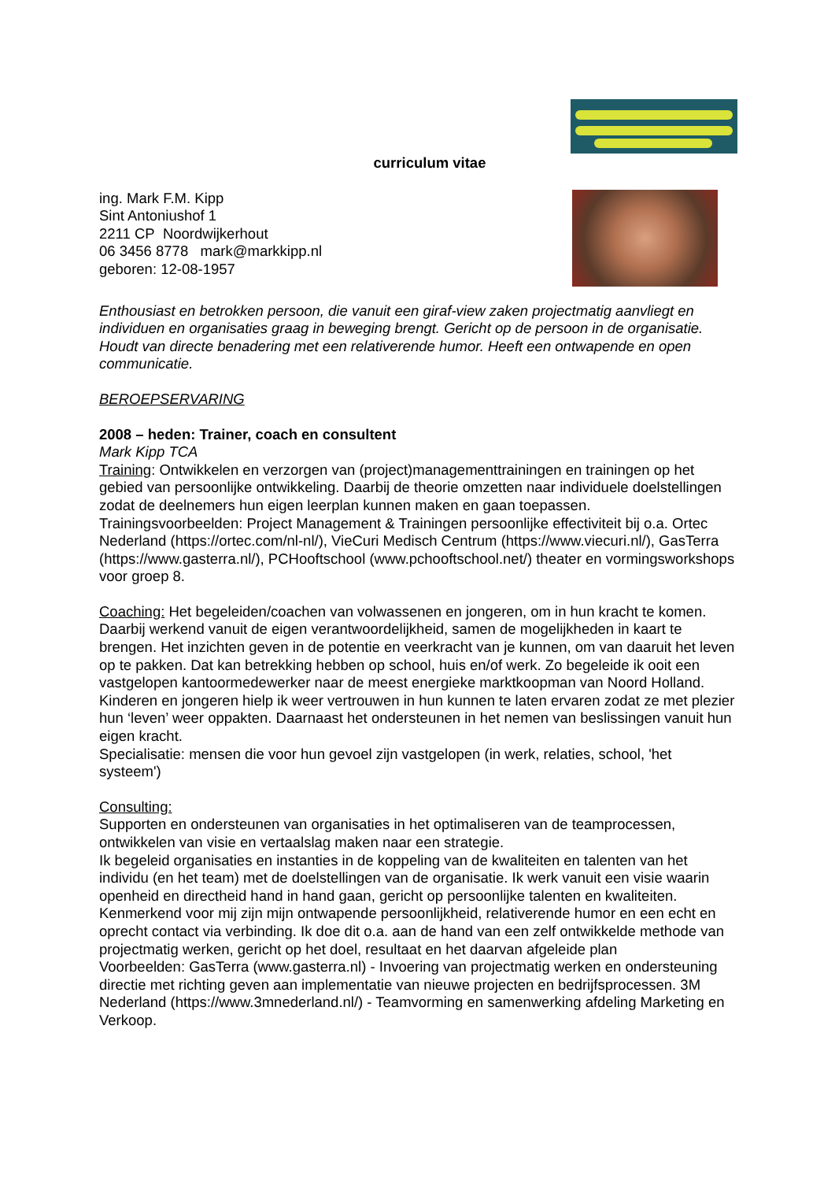curriculum vitae
ing. Mark F.M. Kipp
Sint Antoniushof 1
2211 CP Noordwijkerhout
06 3456 8778 mark@markkipp.nl
geboren: 12-08-1957
Enthousiast en betrokken persoon, die vanuit een giraf-view zaken projectmatig aanvliegt en individuen en organisaties graag in beweging brengt. Gericht op de persoon in de organisatie. Houdt van directe benadering met een relativerende humor. Heeft een ontwapende en open communicatie.
BEROEPSERVARING
2008 – heden: Trainer, coach en consultent
Mark Kipp TCA
Training: Ontwikkelen en verzorgen van (project)managementtrainingen en trainingen op het gebied van persoonlijke ontwikkeling. Daarbij de theorie omzetten naar individuele doelstellingen zodat de deelnemers hun eigen leerplan kunnen maken en gaan toepassen. Trainingsvoorbeelden: Project Management & Trainingen persoonlijke effectiviteit bij o.a. Ortec Nederland (https://ortec.com/nl-nl/), VieCuri Medisch Centrum (https://www.viecuri.nl/), GasTerra (https://www.gasterra.nl/), PCHooftschool (www.pchooftschool.net/) theater en vormingsworkshops voor groep 8.
Coaching: Het begeleiden/coachen van volwassenen en jongeren, om in hun kracht te komen. Daarbij werkend vanuit de eigen verantwoordelijkheid, samen de mogelijkheden in kaart te brengen. Het inzichten geven in de potentie en veerkracht van je kunnen, om van daaruit het leven op te pakken. Dat kan betrekking hebben op school, huis en/of werk. Zo begeleide ik ooit een vastgelopen kantoormedewerker naar de meest energieke marktkoopman van Noord Holland. Kinderen en jongeren hielp ik weer vertrouwen in hun kunnen te laten ervaren zodat ze met plezier hun ‘leven’ weer oppakten. Daarnaast het ondersteunen in het nemen van beslissingen vanuit hun eigen kracht.
Specialisatie: mensen die voor hun gevoel zijn vastgelopen (in werk, relaties, school, 'het systeem')
Consulting:
Supporten en ondersteunen van organisaties in het optimaliseren van de teamprocessen, ontwikkelen van visie en vertaalslag maken naar een strategie.
Ik begeleid organisaties en instanties in de koppeling van de kwaliteiten en talenten van het individu (en het team) met de doelstellingen van de organisatie. Ik werk vanuit een visie waarin openheid en directheid hand in hand gaan, gericht op persoonlijke talenten en kwaliteiten. Kenmerkend voor mij zijn mijn ontwapende persoonlijkheid, relativerende humor en een echt en oprecht contact via verbinding. Ik doe dit o.a. aan de hand van een zelf ontwikkelde methode van projectmatig werken, gericht op het doel, resultaat en het daarvan afgeleide plan
Voorbeelden: GasTerra (www.gasterra.nl) - Invoering van projectmatig werken en ondersteuning directie met richting geven aan implementatie van nieuwe projecten en bedrijfsprocessen. 3M Nederland (https://www.3mnederland.nl/) - Teamvorming en samenwerking afdeling Marketing en Verkoop.